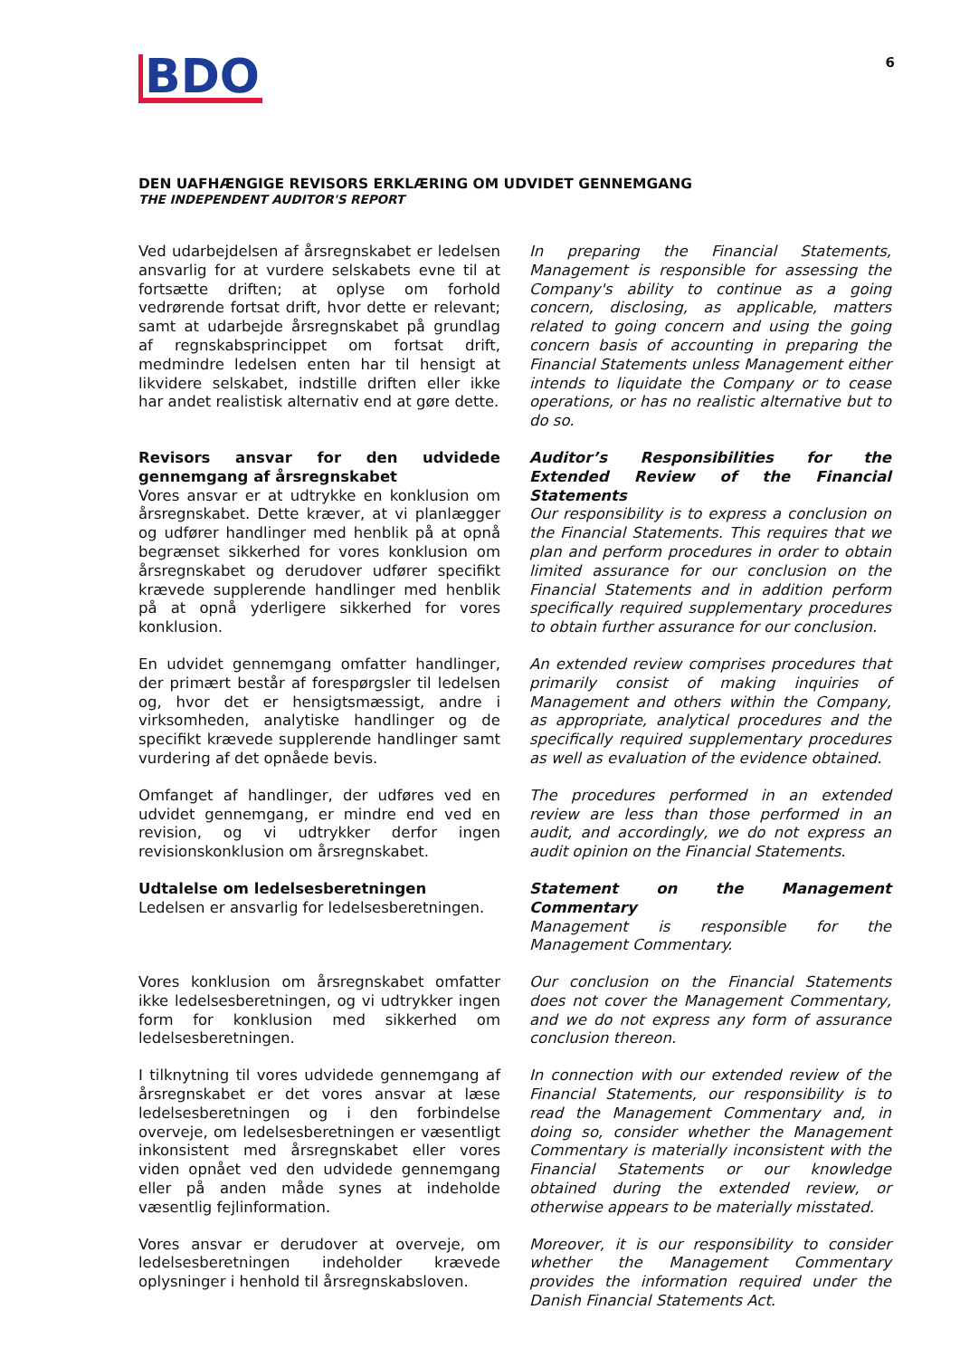BDO
6
DEN UAFHÆNGIGE REVISORS ERKLÆRING OM UDVIDET GENNEMGANG
THE INDEPENDENT AUDITOR'S REPORT
Ved udarbejdelsen af årsregnskabet er ledelsen ansvarlig for at vurdere selskabets evne til at fortsætte driften; at oplyse om forhold vedrørende fortsat drift, hvor dette er relevant; samt at udarbejde årsregnskabet på grundlag af regnskabsprincippet om fortsat drift, medmindre ledelsen enten har til hensigt at likvidere selskabet, indstille driften eller ikke har andet realistisk alternativ end at gøre dette.
In preparing the Financial Statements, Management is responsible for assessing the Company's ability to continue as a going concern, disclosing, as applicable, matters related to going concern and using the going concern basis of accounting in preparing the Financial Statements unless Management either intends to liquidate the Company or to cease operations, or has no realistic alternative but to do so.
Revisors ansvar for den udvidede gennemgang af årsregnskabet
Vores ansvar er at udtrykke en konklusion om årsregnskabet. Dette kræver, at vi planlægger og udfører handlinger med henblik på at opnå begrænset sikkerhed for vores konklusion om årsregnskabet og derudover udfører specifikt krævede supplerende handlinger med henblik på at opnå yderligere sikkerhed for vores konklusion.
Auditor’s Responsibilities for the Extended Review of the Financial Statements
Our responsibility is to express a conclusion on the Financial Statements. This requires that we plan and perform procedures in order to obtain limited assurance for our conclusion on the Financial Statements and in addition perform specifically required supplementary procedures to obtain further assurance for our conclusion.
En udvidet gennemgang omfatter handlinger, der primært består af forespørgsler til ledelsen og, hvor det er hensigtsmæssigt, andre i virksomheden, analytiske handlinger og de specifikt krævede supplerende handlinger samt vurdering af det opnåede bevis.
An extended review comprises procedures that primarily consist of making inquiries of Management and others within the Company, as appropriate, analytical procedures and the specifically required supplementary procedures as well as evaluation of the evidence obtained.
Omfanget af handlinger, der udføres ved en udvidet gennemgang, er mindre end ved en revision, og vi udtrykker derfor ingen revisionskonklusion om årsregnskabet.
The procedures performed in an extended review are less than those performed in an audit, and accordingly, we do not express an audit opinion on the Financial Statements.
Udtalelse om ledelsesberetningen
Ledelsen er ansvarlig for ledelsesberetningen.
Statement on the Management Commentary
Management is responsible for the Management Commentary.
Vores konklusion om årsregnskabet omfatter ikke ledelsesberetningen, og vi udtrykker ingen form for konklusion med sikkerhed om ledelsesberetningen.
Our conclusion on the Financial Statements does not cover the Management Commentary, and we do not express any form of assurance conclusion thereon.
I tilknytning til vores udvidede gennemgang af årsregnskabet er det vores ansvar at læse ledelsesberetningen og i den forbindelse overveje, om ledelsesberetningen er væsentligt inkonsistent med årsregnskabet eller vores viden opnået ved den udvidede gennemgang eller på anden måde synes at indeholde væsentlig fejlinformation.
In connection with our extended review of the Financial Statements, our responsibility is to read the Management Commentary and, in doing so, consider whether the Management Commentary is materially inconsistent with the Financial Statements or our knowledge obtained during the extended review, or otherwise appears to be materially misstated.
Vores ansvar er derudover at overveje, om ledelsesberetningen indeholder krævede oplysninger i henhold til årsregnskabsloven.
Moreover, it is our responsibility to consider whether the Management Commentary provides the information required under the Danish Financial Statements Act.